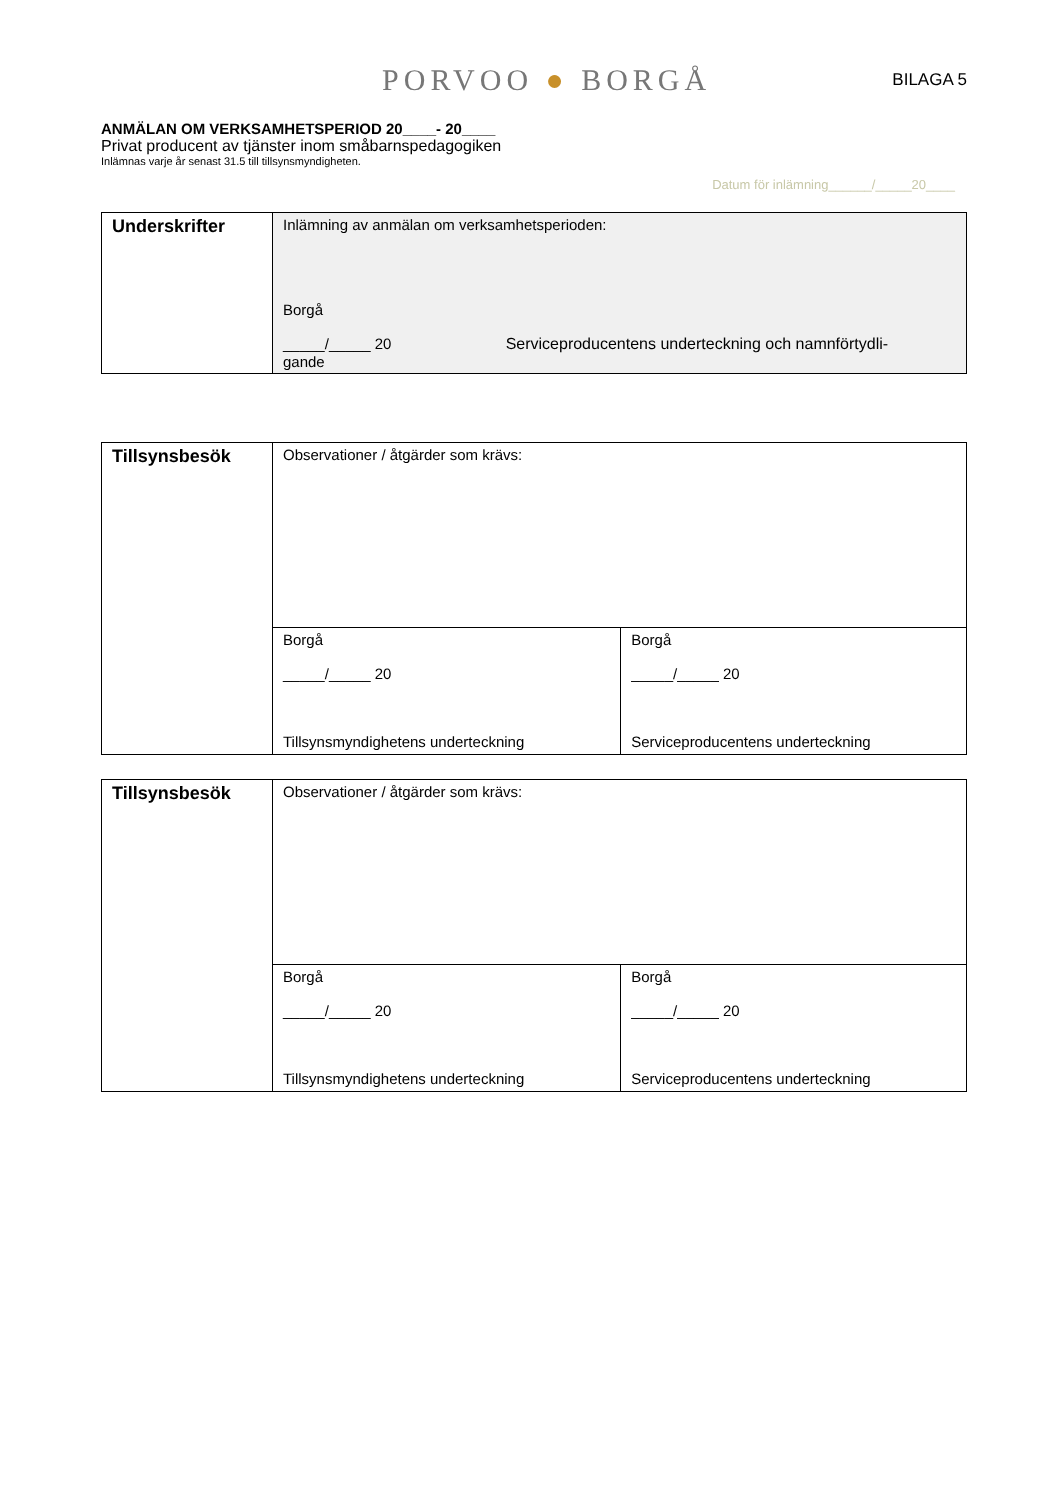PORVOO ● BORGÅ
BILAGA 5
ANMÄLAN OM VERKSAMHETSPERIOD 20____- 20____
Privat producent av tjänster inom småbarnspedagogiken
Inlämnas varje år senast 31.5 till tillsynsmyndigheten.
Datum för inlämning______/_____20____
| Underskrifter | Inlämning av anmälan om verksamhetsperioden: Borgå _____/_____ 20 Serviceproducentens underteckning och namnförtydli- gande |
| Tillsynsbesök | Observationer / åtgärder som krävs: | |
| | Borgå _____/_____ 20 Tillsynsmyndighetens underteckning | Borgå _____/_____ 20 Serviceproducentens underteckning |
| Tillsynsbesök | Observationer / åtgärder som krävs: | |
| | Borgå _____/_____ 20 Tillsynsmyndighetens underteckning | Borgå _____/_____ 20 Serviceproducentens underteckning |